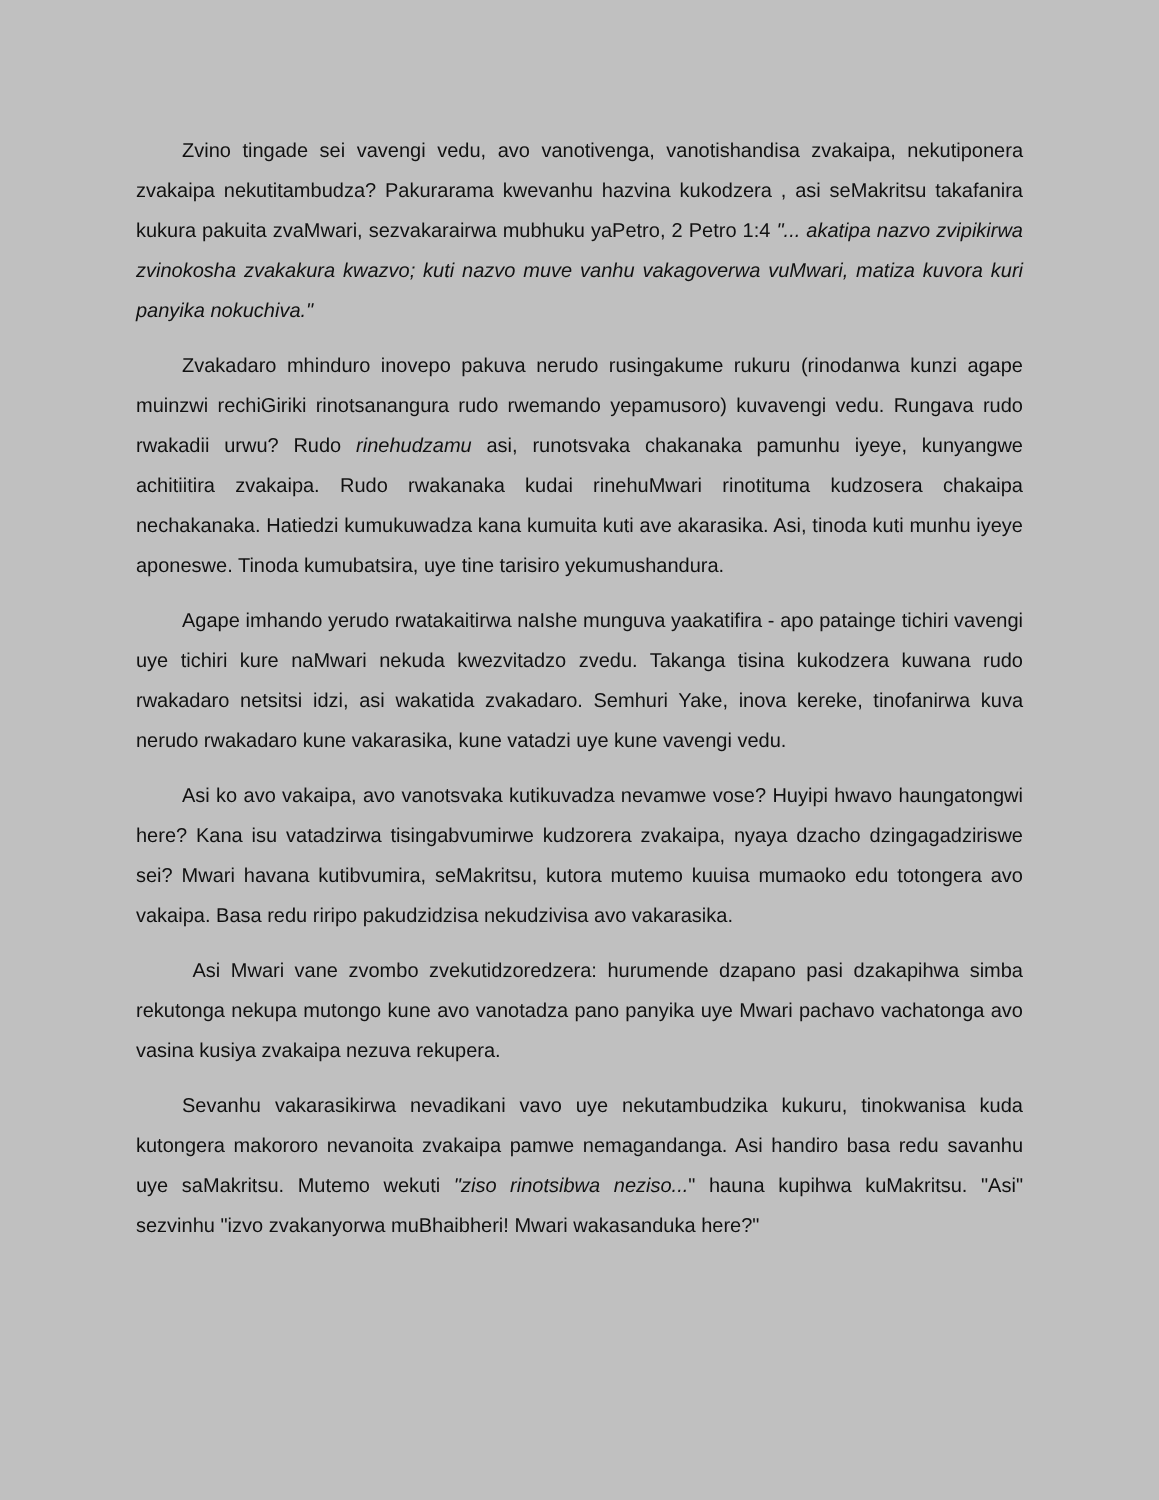Zvino tingade sei vavengi vedu, avo vanotivenga, vanotishandisa zvakaipa, nekutiponera zvakaipa nekutitambudza? Pakurarama kwevanhu hazvina kukodzera , asi seMakritsu takafanira kukura pakuita zvaMwari, sezvakarairwa mubhuku yaPetro, 2 Petro 1:4 "... akatipa nazvo zvipikirwa zvinokosha zvakakura kwazvo; kuti nazvo muve vanhu vakagoverwa vuMwari, matiza kuvora kuri panyika nokuchiva."
Zvakadaro mhinduro inovepo pakuva nerudo rusingakume rukuru (rinodanwa kunzi agape muinzwi rechiGiriki rinotsanangura rudo rwemando yepamusoro) kuvavengi vedu. Rungava rudo rwakadii urwu? Rudo rinehudzamu asi, runotsvaka chakanaka pamunhu iyeye, kunyangwe achitiitira zvakaipa. Rudo rwakanaka kudai rinehuMwari rinotituma kudzosera chakaipa nechakanaka. Hatiedzi kumukuwadza kana kumuita kuti ave akarasika. Asi, tinoda kuti munhu iyeye aponeswe. Tinoda kumubatsira, uye tine tarisiro yekumushandura.
Agape imhando yerudo rwatakaitirwa naIshe munguva yaakatifira - apo patainge tichiri vavengi uye tichiri kure naMwari nekuda kwezvitadzo zvedu. Takanga tisina kukodzera kuwana rudo rwakadaro netsitsi idzi, asi wakatida zvakadaro. Semhuri Yake, inova kereke, tinofanirwa kuva nerudo rwakadaro kune vakarasika, kune vatadzi uye kune vavengi vedu.
Asi ko avo vakaipa, avo vanotsvaka kutikuvadza nevamwe vose? Huyipi hwavo haungatongwi here? Kana isu vatadzirwa tisingabvumirwe kudzorera zvakaipa, nyaya dzacho dzingagadziriswe sei? Mwari havana kutibvumira, seMakritsu, kutora mutemo kuuisa mumaoko edu totongera avo vakaipa. Basa redu riripo pakudzidzisa nekudzivisa avo vakarasika.
Asi Mwari vane zvombo zvekutidzoredzera: hurumende dzapano pasi dzakapihwa simba rekutonga nekupa mutongo kune avo vanotadza pano panyika uye Mwari pachavo vachatonga avo vasina kusiya zvakaipa nezuva rekupera.
Sevanhu vakarasikirwa nevadikani vavo uye nekutambudzika kukuru, tinokwanisa kuda kutongera makororo nevanoita zvakaipa pamwe nemagandanga. Asi handiro basa redu savanhu uye saMakritsu. Mutemo wekuti "ziso rinotsibwa neziso..." hauna kupihwa kuMakritsu. "Asi" sezvinhu "izvo zvakanyorwa muBhaibheri! Mwari wakasanduka here?"